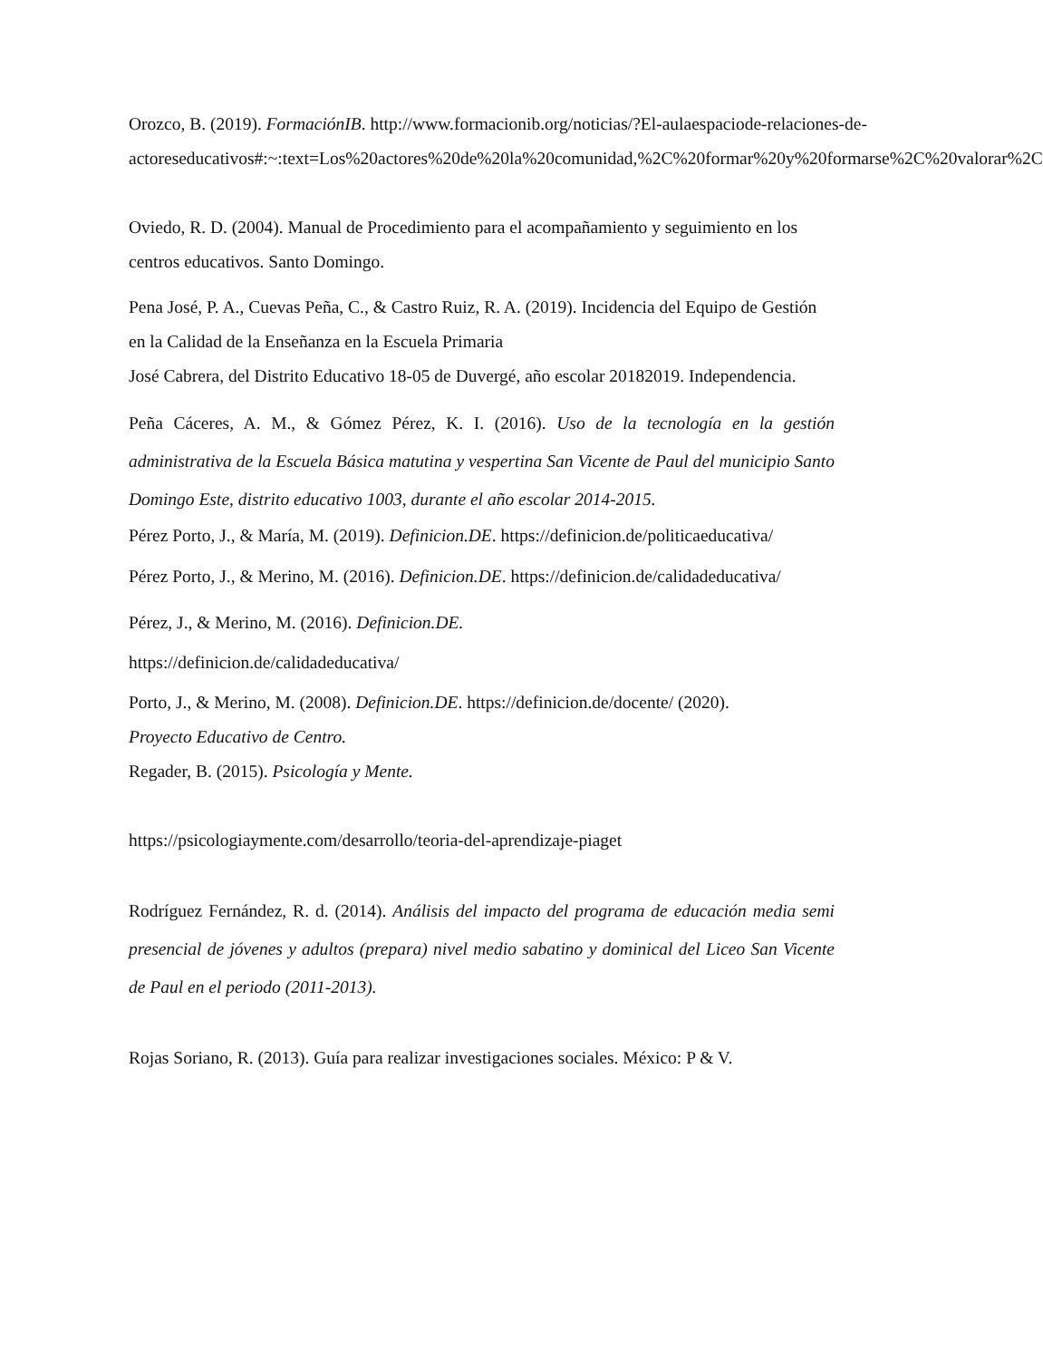Orozco, B. (2019). FormaciónIB. http://www.formacionib.org/noticias/?El-aulaespaciode-relaciones-de- actoreseducativos#:~:text=Los%20actores%20de%20la%20comunidad,%2C%20formar%20y%20formarse%2C%20valorar%2C
Oviedo, R. D. (2004). Manual de Procedimiento para el acompañamiento y seguimiento en los centros educativos. Santo Domingo.
Pena José, P. A., Cuevas Peña, C., & Castro Ruiz, R. A. (2019). Incidencia del Equipo de Gestión en la Calidad de la Enseñanza en la Escuela Primaria
José Cabrera, del Distrito Educativo 18-05 de Duvergé, año escolar 20182019. Independencia.
Peña Cáceres, A. M., & Gómez Pérez, K. I. (2016). Uso de la tecnología en la gestión administrativa de la Escuela Básica matutina y vespertina San Vicente de Paul del municipio Santo Domingo Este, distrito educativo 1003, durante el año escolar 2014-2015.
Pérez Porto, J., & María, M. (2019). Definicion.DE. https://definicion.de/politicaeducativa/
Pérez Porto, J., & Merino, M. (2016). Definicion.DE. https://definicion.de/calidadeducativa/
Pérez, J., & Merino, M. (2016). Definicion.DE.
https://definicion.de/calidadeducativa/
Porto, J., & Merino, M. (2008). Definicion.DE. https://definicion.de/docente/ (2020).
Proyecto Educativo de Centro.
Regader, B. (2015). Psicología y Mente.
https://psicologiaymente.com/desarrollo/teoria-del-aprendizaje-piaget
Rodríguez Fernández, R. d. (2014). Análisis del impacto del programa de educación media semi presencial de jóvenes y adultos (prepara) nivel medio sabatino y dominical del Liceo San Vicente de Paul en el periodo (2011-2013).
Rojas Soriano, R. (2013). Guía para realizar investigaciones sociales. México: P & V.